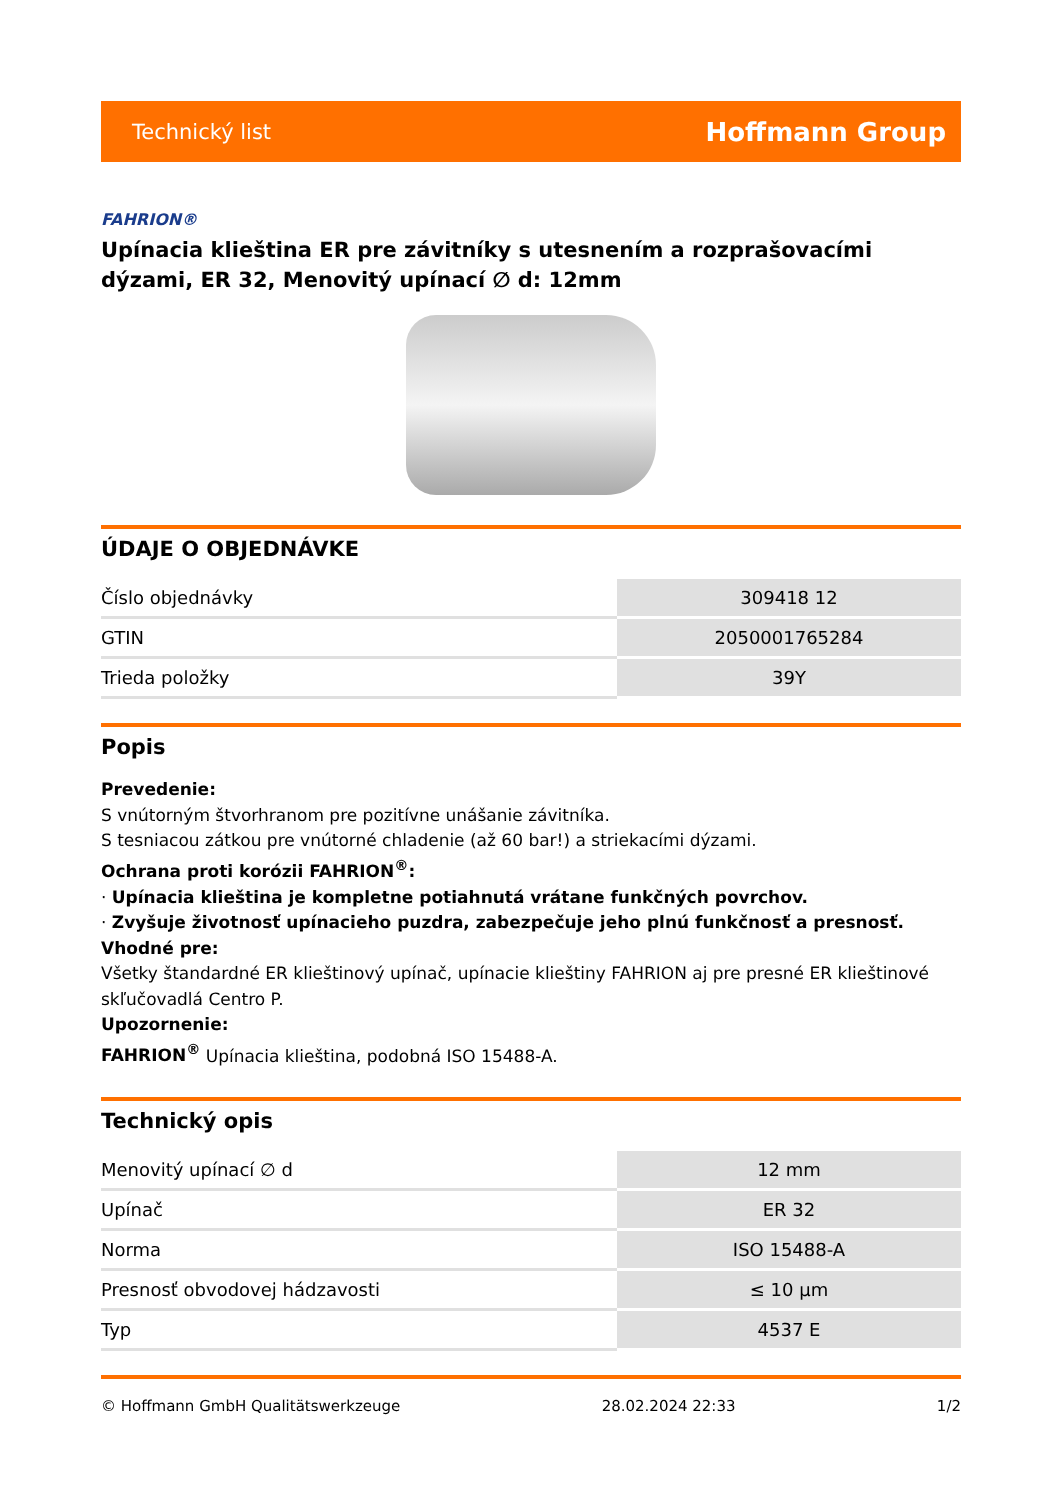Technický list Hoffmann Group
FAHRION®
Upínacia klieština ER pre závitníky s utesnením a rozprašovacími dýzami, ER 32, Menovitý upínací ∅ d: 12mm
ÚDAJE O OBJEDNÁVKE
| Číslo objednávky | 309418 12 |
| GTIN | 2050001765284 |
| Trieda položky | 39Y |
Popis
Prevedenie:
S vnútorným štvorhranom pre pozitívne unášanie závitníka.
S tesniacou zátkou pre vnútorné chladenie (až 60 bar!) a striekacími dýzami.
Ochrana proti korózii FAHRION<sup>®</sup>:
· Upínacia klieština je kompletne potiahnutá vrátane funkčných povrchov.
· Zvyšuje životnosť upínacieho puzdra, zabezpečuje jeho plnú funkčnosť a presnosť.
Vhodné pre:
Všetky štandardné ER klieštinový upínač, upínacie klieštiny FAHRION aj pre presné ER klieštinové skľučovadlá Centro P.
Upozornenie:
FAHRION<sup>®</sup> Upínacia klieština, podobná ISO 15488-A.
Technický opis
| Menovitý upínací ∅ d | 12 mm |
| Upínač | ER 32 |
| Norma | ISO 15488-A |
| Presnosť obvodovej hádzavosti | ≤ 10 µm |
| Typ | 4537 E |
© Hoffmann GmbH Qualitätswerkzeuge 28.02.2024 22:33 1/2